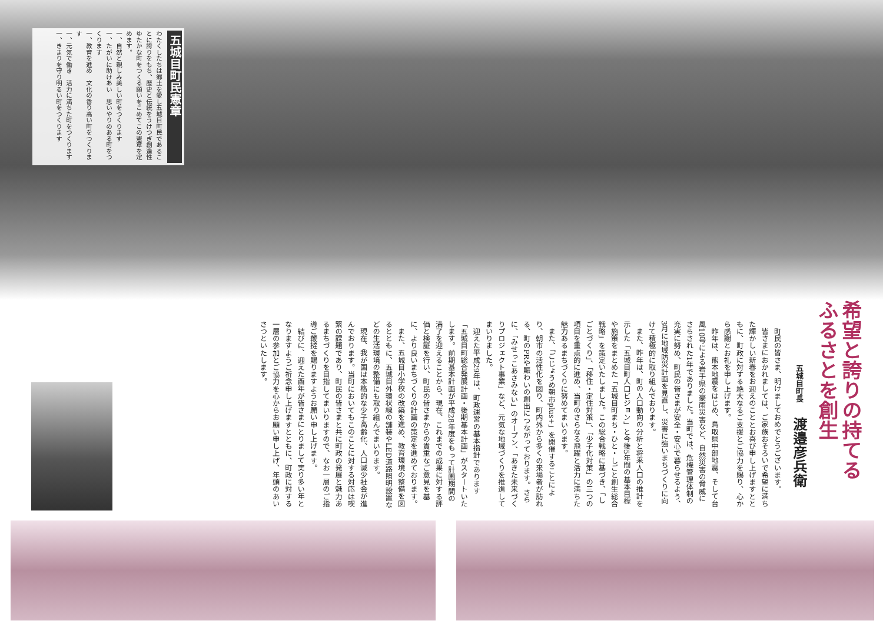五城目町民憲章
わたくしたちは郷土を愛し五城目町民であることに誇りをもち、歴史と伝統をうけつぎ創造性ゆたかな町をつくる願いをこめてこの憲章を定めます。
一、自然と親しみ美しい町をつくります
一、たがいに助けあい　思いやりのある町をつくります
一、教育を進め　文化の香り高い町をつくります
一、元気で働き　活力に満ちた町をつくります
一、きまりを守り明るい町をつくります
希望と誇りの持てる
ふるさとを創生
五城目町長　渡邉彦兵衛
町民の皆さま、明けましておめでとうございます。
皆さまにおかれましては、ご家族おそろいで希望に満ちた輝かしい新春をお迎えのこととお喜び申し上げますとともに、町政に対する絶大なるご支援とご協力を賜り、心から感謝とお礼を申し上げます。
昨年は、熊本地震をはじめ、鳥取県中部地震、そして台風10号による岩手県の豪雨災害など、自然災害の脅威にさらされた1年でありました。当町では、危機管理体制の充実に努め、町民の皆さまが安全・安心で暮らせるよう、3月に地域防災計画を見直し、災害に強いまちづくりに向けて積極的に取り組んでおります。
また、昨年は、町の人口動向の分析と将来人口の推計を示した「五城目町人口ビジョン」と今後5年間の基本目標や施策をまとめた「五城目町まち・ひと・しごと創生総合戦略」を策定いたしました。この総合戦略に基づき、「しごとづくり」、「移住・定住対策」、「少子化対策」の三つの項目を重点的に進め、当町のさらなる飛躍と活力に満ちた魅力あるまちづくりに努めてまいります。
また、「ごじょうめ朝市plus+」を開催することにより、朝市の活性化を図り、町内外から多くの来場者が訪れる、町のPRや賑わいの創出につながっております。さらに、「みせっこあさみない」のオープン、「あきた未来づくりプロジェクト事業」など、元気な地域づくりを推進してまいりました。
迎えた平成29年は、町政運営の基本指針であります「五城目町総合発展計画・後期基本計画」がスタートいたします。前期基本計画が平成28年度をもって計画期間の満了を迎えることから、現在、これまでの成果に対する評価と検証を行い、町民の皆さまからの貴重なご意見を基に、より良いまちづくりの計画の策定を進めております。
また、五城目小学校の改築を進め、教育環境の整備を図るとともに、五城目外環状線の舗装やLED道路照明設置などの生活環境の整備にも取り組んでまいります。
現在、我が国は本格的な少子高齢化、人口減少社会が進んでおります。当町においてもこのことに対する対応は喫緊の課題であり、町民の皆さまと共に町政の発展と魅力あるまちづくりを目指してまいりますので、なお一層のご指導ご鞭撻を賜りますようお願い申し上げます。
結びに、迎えた酉年が皆さまにとりまして実り多い年となりますようご祈念申し上げますとともに、町政に対する一層の参加とご協力を心からお願い申し上げ、年頭のあいさつといたします。